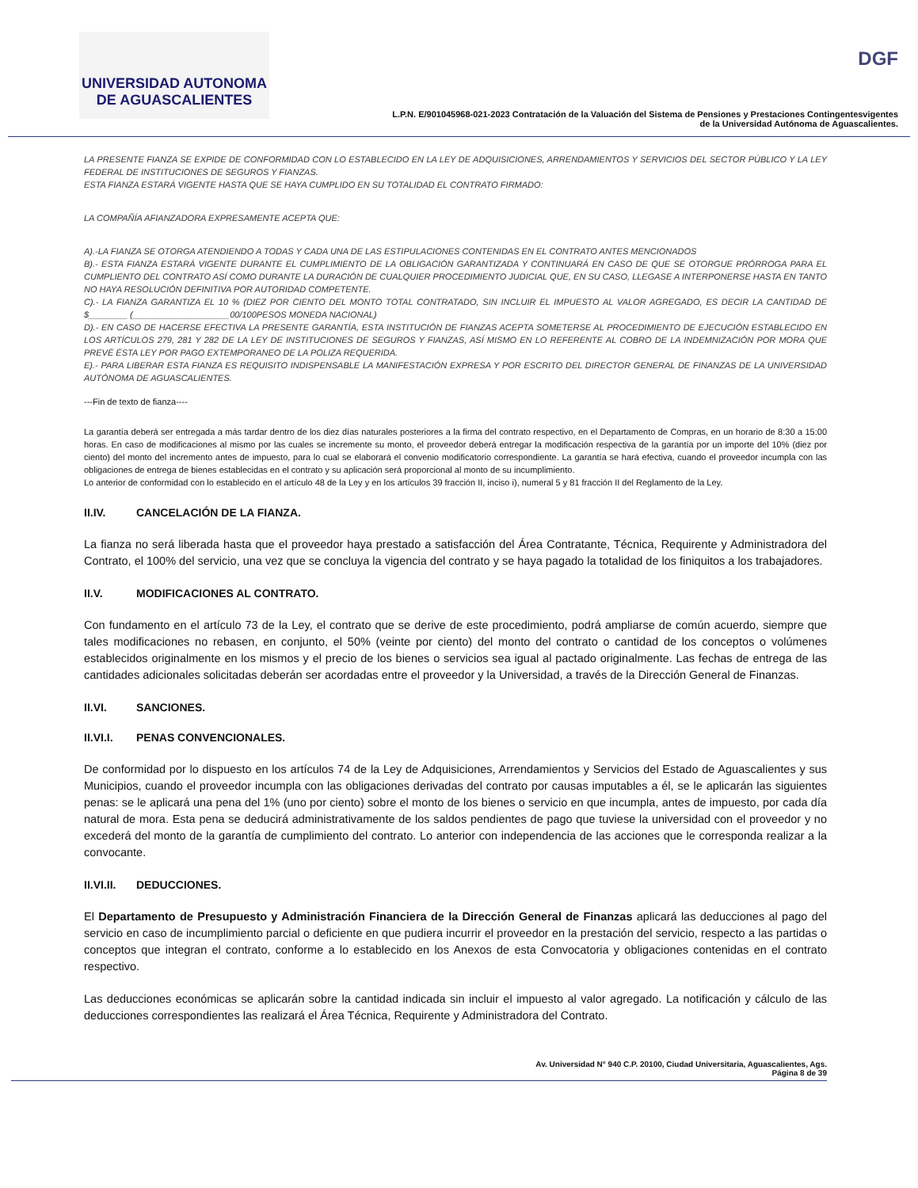UNIVERSIDAD AUTONOMA
DE AGUASCALIENTES
DGF
L.P.N. E/901045968-021-2023 Contratación de la Valuación del Sistema de Pensiones y Prestaciones Contingentesvigentes
de la Universidad Autónoma de Aguascalientes.
LA PRESENTE FIANZA SE EXPIDE DE CONFORMIDAD CON LO ESTABLECIDO EN LA LEY DE ADQUISICIONES, ARRENDAMIENTOS Y SERVICIOS DEL SECTOR PÚBLICO Y LA LEY FEDERAL DE INSTITUCIONES DE SEGUROS Y FIANZAS.
ESTA FIANZA ESTARÁ VIGENTE HASTA QUE SE HAYA CUMPLIDO EN SU TOTALIDAD EL CONTRATO FIRMADO:
LA COMPAÑÍA AFIANZADORA EXPRESAMENTE ACEPTA QUE:
A).-LA FIANZA SE OTORGA ATENDIENDO A TODAS Y CADA UNA DE LAS ESTIPULACIONES CONTENIDAS EN EL CONTRATO ANTES MENCIONADOS
B).- ESTA FIANZA ESTARÁ VIGENTE DURANTE EL CUMPLIMIENTO DE LA OBLIGACIÓN GARANTIZADA Y CONTINUARÁ EN CASO DE QUE SE OTORGUE PRÓRROGA PARA EL CUMPLIENTO DEL CONTRATO ASÍ COMO DURANTE LA DURACIÓN DE CUALQUIER PROCEDIMIENTO JUDICIAL QUE, EN SU CASO, LLEGASE A INTERPONERSE HASTA EN TANTO NO HAYA RESOLUCIÓN DEFINITIVA POR AUTORIDAD COMPETENTE.
C).- LA FIANZA GARANTIZA EL 10 % (DIEZ POR CIENTO DEL MONTO TOTAL CONTRATADO, SIN INCLUIR EL IMPUESTO AL VALOR AGREGADO, ES DECIR LA CANTIDAD DE $________ (____________________00/100PESOS MONEDA NACIONAL)
D).- EN CASO DE HACERSE EFECTIVA LA PRESENTE GARANTÍA, ESTA INSTITUCIÓN DE FIANZAS ACEPTA SOMETERSE AL PROCEDIMIENTO DE EJECUCIÓN ESTABLECIDO EN LOS ARTÍCULOS 279, 281 Y 282 DE LA LEY DE INSTITUCIONES DE SEGUROS Y FIANZAS, ASÍ MISMO EN LO REFERENTE AL COBRO DE LA INDEMNIZACIÓN POR MORA QUE PREVÉ ÉSTA LEY POR PAGO EXTEMPORANEO DE LA POLIZA REQUERIDA.
E).- PARA LIBERAR ESTA FIANZA ES REQUISITO INDISPENSABLE LA MANIFESTACIÓN EXPRESA Y POR ESCRITO DEL DIRECTOR GENERAL DE FINANZAS DE LA UNIVERSIDAD AUTÓNOMA DE AGUASCALIENTES.
---Fin de texto de fianza----
La garantía deberá ser entregada a más tardar dentro de los diez días naturales posteriores a la firma del contrato respectivo, en el Departamento de Compras, en un horario de 8:30 a 15:00 horas. En caso de modificaciones al mismo por las cuales se incremente su monto, el proveedor deberá entregar la modificación respectiva de la garantía por un importe del 10% (diez por ciento) del monto del incremento antes de impuesto, para lo cual se elaborará el convenio modificatorio correspondiente. La garantía se hará efectiva, cuando el proveedor incumpla con las obligaciones de entrega de bienes establecidas en el contrato y su aplicación será proporcional al monto de su incumplimiento.
Lo anterior de conformidad con lo establecido en el artículo 48 de la Ley y en los artículos 39 fracción II, inciso i), numeral 5 y 81 fracción II del Reglamento de la Ley.
II.IV. CANCELACIÓN DE LA FIANZA.
La fianza no será liberada hasta que el proveedor haya prestado a satisfacción del Área Contratante, Técnica, Requirente y Administradora del Contrato, el 100% del servicio, una vez que se concluya la vigencia del contrato y se haya pagado la totalidad de los finiquitos a los trabajadores.
II.V. MODIFICACIONES AL CONTRATO.
Con fundamento en el artículo 73 de la Ley, el contrato que se derive de este procedimiento, podrá ampliarse de común acuerdo, siempre que tales modificaciones no rebasen, en conjunto, el 50% (veinte por ciento) del monto del contrato o cantidad de los conceptos o volúmenes establecidos originalmente en los mismos y el precio de los bienes o servicios sea igual al pactado originalmente. Las fechas de entrega de las cantidades adicionales solicitadas deberán ser acordadas entre el proveedor y la Universidad, a través de la Dirección General de Finanzas.
II.VI. SANCIONES.
II.VI.I. PENAS CONVENCIONALES.
De conformidad por lo dispuesto en los artículos 74 de la Ley de Adquisiciones, Arrendamientos y Servicios del Estado de Aguascalientes y sus Municipios, cuando el proveedor incumpla con las obligaciones derivadas del contrato por causas imputables a él, se le aplicarán las siguientes penas: se le aplicará una pena del 1% (uno por ciento) sobre el monto de los bienes o servicio en que incumpla, antes de impuesto, por cada día natural de mora. Esta pena se deducirá administrativamente de los saldos pendientes de pago que tuviese la universidad con el proveedor y no excederá del monto de la garantía de cumplimiento del contrato. Lo anterior con independencia de las acciones que le corresponda realizar a la convocante.
II.VI.II. DEDUCCIONES.
El Departamento de Presupuesto y Administración Financiera de la Dirección General de Finanzas aplicará las deducciones al pago del servicio en caso de incumplimiento parcial o deficiente en que pudiera incurrir el proveedor en la prestación del servicio, respecto a las partidas o conceptos que integran el contrato, conforme a lo establecido en los Anexos de esta Convocatoria y obligaciones contenidas en el contrato respectivo.
Las deducciones económicas se aplicarán sobre la cantidad indicada sin incluir el impuesto al valor agregado. La notificación y cálculo de las deducciones correspondientes las realizará el Área Técnica, Requirente y Administradora del Contrato.
Av. Universidad N° 940 C.P. 20100, Ciudad Universitaria, Aguascalientes, Ags.
Página 8 de 39